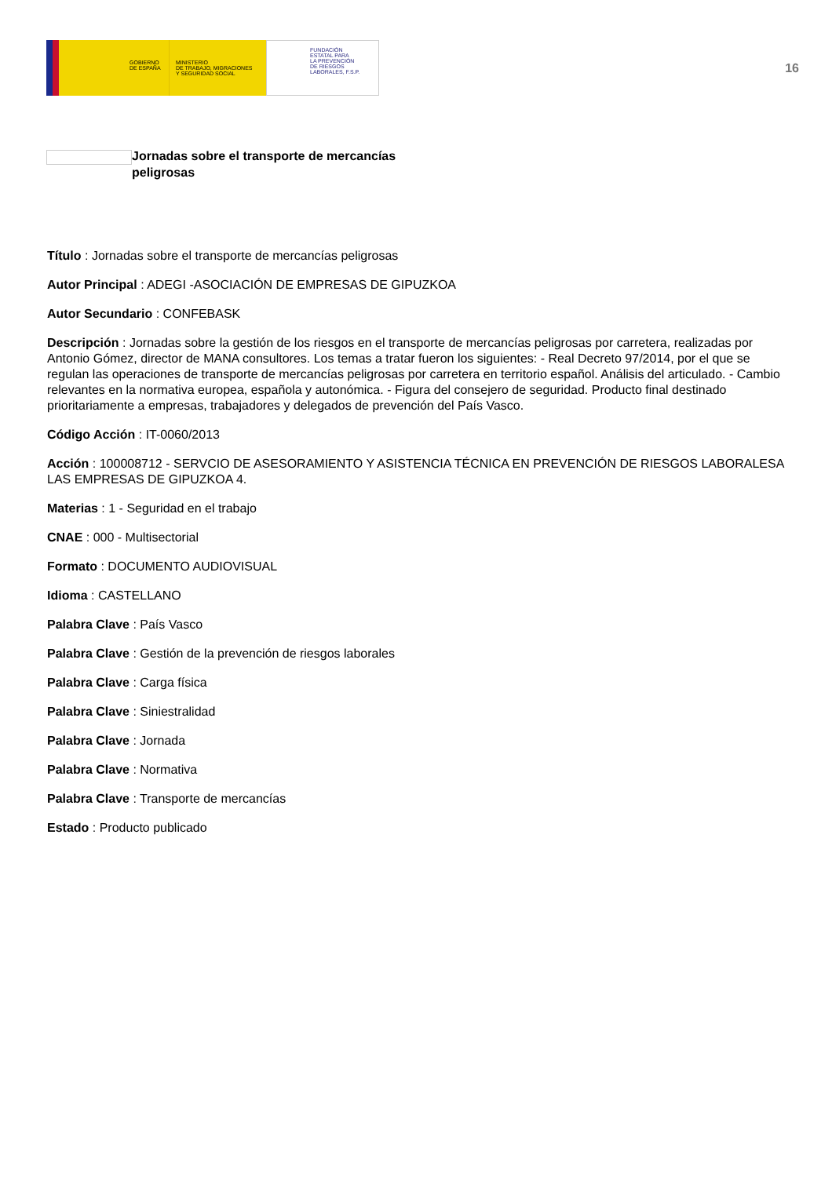GOBIERNO
DE ESPAÑA
MINISTERIO
DE TRABAJO, MIGRACIONES
Y SEGURIDAD SOCIAL
FUNDACIÓN
ESTATAL PARA
LA PREVENCIÓN
DE RIESGOS
LABORALES, F.S.P.
16
Jornadas sobre el transporte de mercancías peligrosas
Título : Jornadas sobre el transporte de mercancías peligrosas
Autor Principal : ADEGI -ASOCIACIÓN DE EMPRESAS DE GIPUZKOA
Autor Secundario : CONFEBASK
Descripción : Jornadas sobre la gestión de los riesgos en el transporte de mercancías peligrosas por carretera, realizadas por Antonio Gómez, director de MANA consultores. Los temas a tratar fueron los siguientes: - Real Decreto 97/2014, por el que se regulan las operaciones de transporte de mercancías peligrosas por carretera en territorio español. Análisis del articulado. - Cambio relevantes en la normativa europea, española y autonómica. - Figura del consejero de seguridad. Producto final destinado prioritariamente a empresas, trabajadores y delegados de prevención del País Vasco.
Código Acción : IT-0060/2013
Acción : 100008712 - SERVCIO DE ASESORAMIENTO Y ASISTENCIA TÉCNICA EN PREVENCIÓN DE RIESGOS LABORALESA LAS EMPRESAS DE GIPUZKOA 4.
Materias : 1 - Seguridad en el trabajo
CNAE : 000 - Multisectorial
Formato : DOCUMENTO AUDIOVISUAL
Idioma : CASTELLANO
Palabra Clave : País Vasco
Palabra Clave : Gestión de la prevención de riesgos laborales
Palabra Clave : Carga física
Palabra Clave : Siniestralidad
Palabra Clave : Jornada
Palabra Clave : Normativa
Palabra Clave : Transporte de mercancías
Estado : Producto publicado